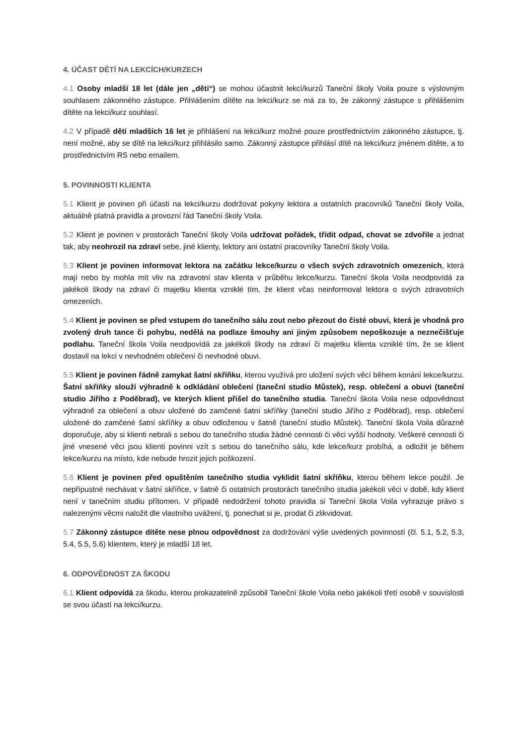4. ÚČAST DĚTÍ NA LEKCÍCH/KURZECH
4.1 Osoby mladší 18 let (dále jen „děti“) se mohou účastnit lekcí/kurzů Taneční školy Voila pouze s výslovným souhlasem zákonného zástupce. Přihlášením dítěte na lekci/kurz se má za to, že zákonný zástupce s přihlášením dítěte na lekci/kurz souhlasí.
4.2 V případě dětí mladších 16 let je přihlášení na lekci/kurz možné pouze prostřednictvím zákonného zástupce, tj. není možné, aby se dítě na lekci/kurz přihlásilo samo. Zákonný zástupce přihlásí dítě na lekci/kurz jménem dítěte, a to prostřednictvím RS nebo emailem.
5. POVINNOSTI KLIENTA
5.1 Klient je povinen při účasti na lekci/kurzu dodržovat pokyny lektora a ostatních pracovníků Taneční školy Voila, aktuálně platná pravidla a provozní řád Taneční školy Voila.
5.2 Klient je povinen v prostorách Taneční školy Voila udržovat pořádek, třídit odpad, chovat se zdvořile a jednat tak, aby neohrozil na zdraví sebe, jiné klienty, lektory ani ostatní pracovníky Taneční školy Voila.
5.3 Klient je povinen informovat lektora na začátku lekce/kurzu o všech svých zdravotních omezeních, která mají nebo by mohla mít vliv na zdravotní stav klienta v průběhu lekce/kurzu. Taneční škola Voila neodpovídá za jakékoli škody na zdraví či majetku klienta vzniklé tím, že klient včas neinformoval lektora o svých zdravotních omezeních.
5.4 Klient je povinen se před vstupem do tanečního sálu zout nebo přezout do čisté obuvi, která je vhodná pro zvolený druh tance či pohybu, nedělá na podlaze šmouhy ani jiným způsobem nepoškozuje a neznečišťuje podlahu. Taneční škola Voila neodpovídá za jakékoli škody na zdraví či majetku klienta vzniklé tím, že se klient dostavil na lekci v nevhodném oblečení či nevhodné obuvi.
5.5 Klient je povinen řádně zamykat šatní skříňku, kterou využívá pro uložení svých věcí během konání lekce/kurzu. Šatní skříňky slouží výhradně k odkládání oblečení (taneční studio Můstek), resp. oblečení a obuvi (taneční studio Jiřího z Poděbrad), ve kterých klient přišel do tanečního studia. Taneční škola Voila nese odpovědnost výhradně za oblečení a obuv uložené do zamčené šatní skříňky (taneční studio Jiřího z Poděbrad), resp. oblečení uložené do zamčené šatní skříňky a obuv odloženou v šatně (taneční studio Můstek). Taneční škola Voila důrazně doporučuje, aby si klienti nebrali s sebou do tanečního studia žádné cennosti či věci vyšší hodnoty. Veškeré cennosti či jiné vnesené věci jsou klienti povinni vzít s sebou do tanečního sálu, kde lekce/kurz probíhá, a odložit je během lekce/kurzu na místo, kde nebude hrozit jejich poškození.
5.6 Klient je povinen před opuštěním tanečního studia vyklidit šatní skříňku, kterou během lekce použil. Je nepřípustné nechávat v šatní skříňce, v šatně či ostatních prostorách tanečního studia jakékoli věci v době, kdy klient není v tanečním studiu přítomen. V případě nedodržení tohoto pravidla si Taneční škola Voila vyhrazuje právo s nalezenými věcmi naložit dle vlastního uvážení, tj. ponechat si je, prodat či zlikvidovat.
5.7 Zákonný zástupce dítěte nese plnou odpovědnost za dodržování výše uvedených povinností (čl. 5.1, 5.2, 5.3, 5.4, 5.5, 5.6) klientem, který je mladší 18 let.
6. ODPOVĚDNOST ZA ŠKODU
6.1 Klient odpovídá za škodu, kterou prokazatelně způsobil Taneční škole Voila nebo jakékoli třetí osobě v souvislosti se svou účastí na lekci/kurzu.